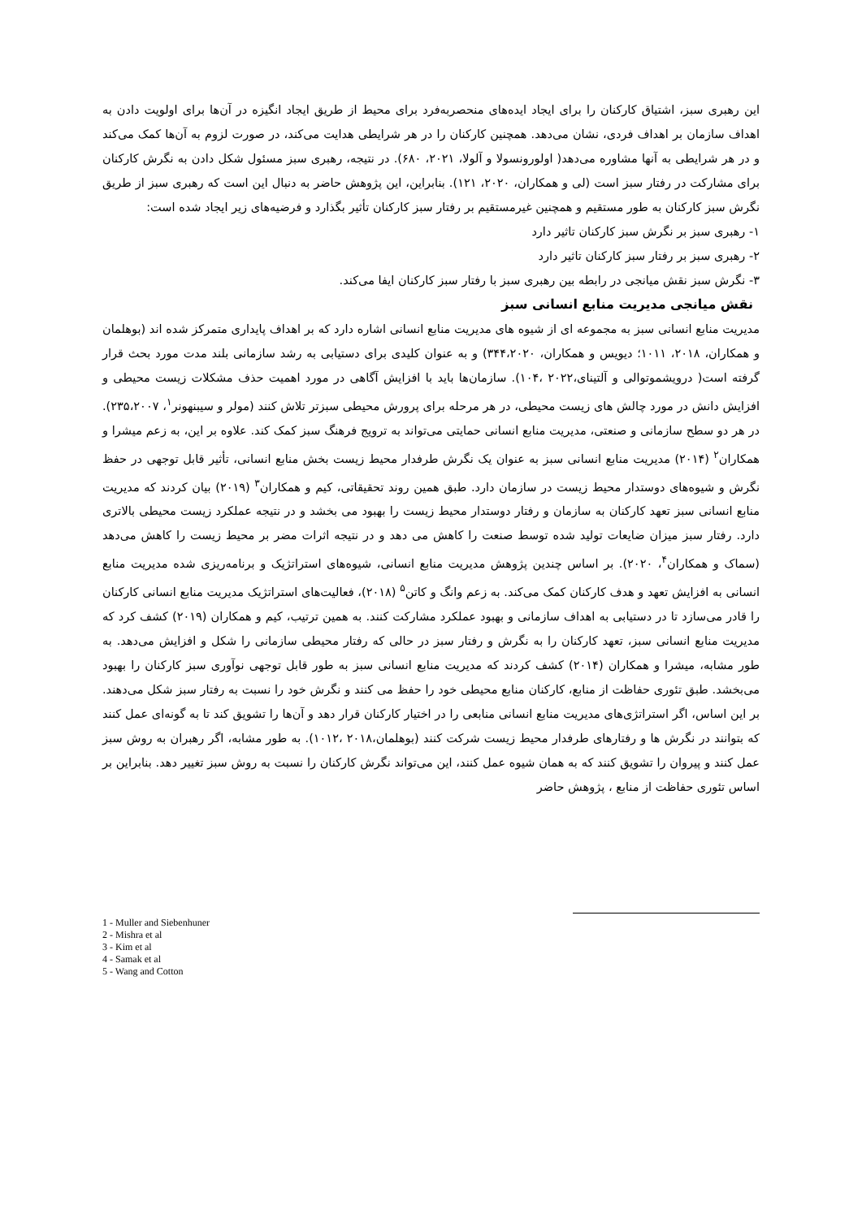این رهبری سبز، اشتیاق کارکنان را برای ایجاد ایده‌های منحصربه‌فرد برای محیط از طریق ایجاد انگیزه در آن‌ها برای اولویت دادن به اهداف سازمان بر اهداف فردی، نشان می‌دهد. همچنین کارکنان را در هر شرایطی هدایت می‌کند، در صورت لزوم به آن‌ها کمک می‌کند و در هر شرایطی به آنها مشاوره می‌دهد( اولورونسولا و آلولا، ۲۰۲۱، ۶۸۰). در نتیجه، رهبری سبز مسئول شکل دادن به نگرش کارکنان برای مشارکت در رفتار سبز است (لی و همکاران، ۲۰۲۰، ۱۲۱). بنابراین، این پژوهش حاضر به دنبال این است که رهبری سبز از طریق نگرش سبز کارکنان به طور مستقیم و همچنین غیرمستقیم بر رفتار سبز کارکنان تأثیر بگذارد و فرضیه‌های زیر ایجاد شده است:
۱- رهبری سبز بر نگرش سبز کارکنان تاثیر دارد
۲- رهبری سبز بر رفتار سبز کارکنان تاثیر دارد
۳- نگرش سبز نقش میانجی در رابطه بین رهبری سبز با رفتار سبز کارکنان ایفا می‌کند.
نقش میانجی مدیریت منابع انسانی سبز
مدیریت منابع انسانی سبز به مجموعه ای از شیوه های مدیریت منابع انسانی اشاره دارد که بر اهداف پایداری متمرکز شده اند (بوهلمان و همکاران، ۲۰۱۸، ۱۰۱۱؛ دیویس و همکاران، ۳۴۴،۲۰۲۰) و به عنوان کلیدی برای دستیابی به رشد سازمانی بلند مدت مورد بحث قرار گرفته است( درویشموتوالی و آلتینای،۲۰۲۲ ،۱۰۴). سازمان‌ها باید با افزایش آگاهی در مورد اهمیت حذف مشکلات زیست محیطی و افزایش دانش در مورد چالش های زیست محیطی، در هر مرحله برای پرورش محیطی سبزتر تلاش کنند (مولر و سیبنهونر<sup>۱</sup>، ۲۳۵،۲۰۰۷). در هر دو سطح سازمانی و صنعتی، مدیریت منابع انسانی حمایتی می‌تواند به ترویج فرهنگ سبز کمک کند. علاوه بر این، به زعم میشرا و همکاران<sup>۲</sup> (۲۰۱۴) مدیریت منابع انسانی سبز به عنوان یک نگرش طرفدار محیط زیست بخش منابع انسانی، تأثیر قابل توجهی در حفظ نگرش و شیوه‌های دوستدار محیط زیست در سازمان دارد. طبق همین روند تحقیقاتی، کیم و همکاران<sup>۳</sup> (۲۰۱۹) بیان کردند که مدیریت منابع انسانی سبز تعهد کارکنان به سازمان و رفتار دوستدار محیط زیست را بهبود می بخشد و در نتیجه عملکرد زیست محیطی بالاتری دارد. رفتار سبز میزان ضایعات تولید شده توسط صنعت را کاهش می دهد و در نتیجه اثرات مضر بر محیط زیست را کاهش می‌دهد (سماک و همکاران<sup>۴</sup>، ۲۰۲۰). بر اساس چندین پژوهش مدیریت منابع انسانی، شیوه‌های استراتژیک و برنامه‌ریزی شده مدیریت منابع انسانی به افزایش تعهد و هدف کارکنان کمک می‌کند. به زعم وانگ و کاتن<sup>۵</sup> (۲۰۱۸)، فعالیت‌های استراتژیک مدیریت منابع انسانی کارکنان را قادر می‌سازد تا در دستیابی به اهداف سازمانی و بهبود عملکرد مشارکت کنند. به همین ترتیب، کیم و همکاران (۲۰۱۹) کشف کرد که مدیریت منابع انسانی سبز، تعهد کارکنان را به نگرش و رفتار سبز در حالی که رفتار محیطی سازمانی را شکل و افزایش می‌دهد. به طور مشابه، میشرا و همکاران (۲۰۱۴) کشف کردند که مدیریت منابع انسانی سبز به طور قابل توجهی نوآوری سبز کارکنان را بهبود می‌بخشد. طبق تئوری حفاظت از منابع، کارکنان منابع محیطی خود را حفظ می کنند و نگرش خود را نسبت به رفتار سبز شکل می‌دهند. بر این اساس، اگر استراتژی‌های مدیریت منابع انسانی منابعی را در اختیار کارکنان قرار دهد و آن‌ها را تشویق کند تا به گونه‌ای عمل کنند که بتوانند در نگرش ها و رفتارهای طرفدار محیط زیست شرکت کنند (بوهلمان،۲۰۱۸ ،۱۰۱۲). به طور مشابه، اگر رهبران به روش سبز عمل کنند و پیروان را تشویق کنند که به همان شیوه عمل کنند، این می‌تواند نگرش کارکنان را نسبت به روش سبز تغییر دهد. بنابراین بر اساس تئوری حفاظت از منابع ، پژوهش حاضر
1 - Muller and Siebenhuner
2 - Mishra et al
3 - Kim et al
4 - Samak et al
5 - Wang and Cotton